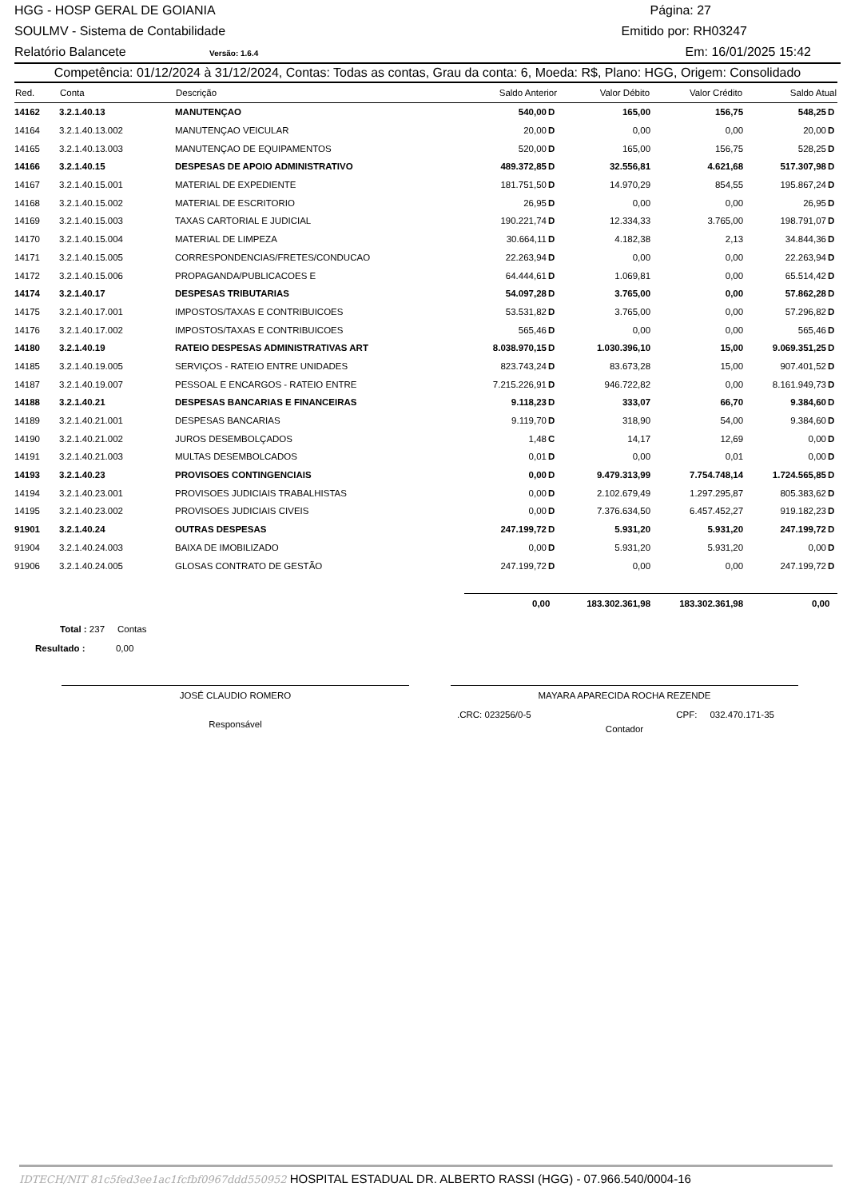HGG - HOSP GERAL DE GOIANIA Página: 27
SOULMV - Sistema de Contabilidade Emitido por: RH03247
Relatório Balancete Versão: 1.6.4 Em: 16/01/2025 15:42
Competência: 01/12/2024 à 31/12/2024, Contas: Todas as contas, Grau da conta: 6, Moeda: R$, Plano: HGG, Origem: Consolidado
| Red. | Conta | Descrição | Saldo Anterior | Valor Débito | Valor Crédito | Saldo Atual |
| --- | --- | --- | --- | --- | --- | --- |
| 14162 | 3.2.1.40.13 | MANUTENÇAO | 540,00 D | 165,00 | 156,75 | 548,25 D |
| 14164 | 3.2.1.40.13.002 | MANUTENÇAO VEICULAR | 20,00 D | 0,00 | 0,00 | 20,00 D |
| 14165 | 3.2.1.40.13.003 | MANUTENÇAO DE EQUIPAMENTOS | 520,00 D | 165,00 | 156,75 | 528,25 D |
| 14166 | 3.2.1.40.15 | DESPESAS DE APOIO ADMINISTRATIVO | 489.372,85 D | 32.556,81 | 4.621,68 | 517.307,98 D |
| 14167 | 3.2.1.40.15.001 | MATERIAL DE EXPEDIENTE | 181.751,50 D | 14.970,29 | 854,55 | 195.867,24 D |
| 14168 | 3.2.1.40.15.002 | MATERIAL DE ESCRITORIO | 26,95 D | 0,00 | 0,00 | 26,95 D |
| 14169 | 3.2.1.40.15.003 | TAXAS CARTORIAL E JUDICIAL | 190.221,74 D | 12.334,33 | 3.765,00 | 198.791,07 D |
| 14170 | 3.2.1.40.15.004 | MATERIAL DE LIMPEZA | 30.664,11 D | 4.182,38 | 2,13 | 34.844,36 D |
| 14171 | 3.2.1.40.15.005 | CORRESPONDENCIAS/FRETES/CONDUCAO | 22.263,94 D | 0,00 | 0,00 | 22.263,94 D |
| 14172 | 3.2.1.40.15.006 | PROPAGANDA/PUBLICACOES E | 64.444,61 D | 1.069,81 | 0,00 | 65.514,42 D |
| 14174 | 3.2.1.40.17 | DESPESAS TRIBUTARIAS | 54.097,28 D | 3.765,00 | 0,00 | 57.862,28 D |
| 14175 | 3.2.1.40.17.001 | IMPOSTOS/TAXAS E CONTRIBUICOES | 53.531,82 D | 3.765,00 | 0,00 | 57.296,82 D |
| 14176 | 3.2.1.40.17.002 | IMPOSTOS/TAXAS E CONTRIBUICOES | 565,46 D | 0,00 | 0,00 | 565,46 D |
| 14180 | 3.2.1.40.19 | RATEIO DESPESAS ADMINISTRATIVAS ART | 8.038.970,15 D | 1.030.396,10 | 15,00 | 9.069.351,25 D |
| 14185 | 3.2.1.40.19.005 | SERVIÇOS - RATEIO ENTRE UNIDADES | 823.743,24 D | 83.673,28 | 15,00 | 907.401,52 D |
| 14187 | 3.2.1.40.19.007 | PESSOAL E ENCARGOS - RATEIO ENTRE | 7.215.226,91 D | 946.722,82 | 0,00 | 8.161.949,73 D |
| 14188 | 3.2.1.40.21 | DESPESAS BANCARIAS E FINANCEIRAS | 9.118,23 D | 333,07 | 66,70 | 9.384,60 D |
| 14189 | 3.2.1.40.21.001 | DESPESAS BANCARIAS | 9.119,70 D | 318,90 | 54,00 | 9.384,60 D |
| 14190 | 3.2.1.40.21.002 | JUROS DESEMBOLÇADOS | 1,48 C | 14,17 | 12,69 | 0,00 D |
| 14191 | 3.2.1.40.21.003 | MULTAS DESEMBOLCADOS | 0,01 D | 0,00 | 0,01 | 0,00 D |
| 14193 | 3.2.1.40.23 | PROVISOES CONTINGENCIAIS | 0,00 D | 9.479.313,99 | 7.754.748,14 | 1.724.565,85 D |
| 14194 | 3.2.1.40.23.001 | PROVISOES JUDICIAIS TRABALHISTAS | 0,00 D | 2.102.679,49 | 1.297.295,87 | 805.383,62 D |
| 14195 | 3.2.1.40.23.002 | PROVISOES JUDICIAIS CIVEIS | 0,00 D | 7.376.634,50 | 6.457.452,27 | 919.182,23 D |
| 91901 | 3.2.1.40.24 | OUTRAS DESPESAS | 247.199,72 D | 5.931,20 | 5.931,20 | 247.199,72 D |
| 91904 | 3.2.1.40.24.003 | BAIXA DE IMOBILIZADO | 0,00 D | 5.931,20 | 5.931,20 | 0,00 D |
| 91906 | 3.2.1.40.24.005 | GLOSAS CONTRATO DE GESTÃO | 247.199,72 D | 0,00 | 0,00 | 247.199,72 D |
| | | | 0,00 | 183.302.361,98 | 183.302.361,98 | 0,00 |
Total : 237 Contas
Resultado : 0,00
JOSÉ CLAUDIO ROMERO
Responsável
MAYARA APARECIDA ROCHA REZENDE
.CRC: 023256/0-5 CPF: 032.470.171-35
Contador
IDTECH/NIT 81c5fed3ee1ac1fcfbf0967ddd550952 HOSPITAL ESTADUAL DR. ALBERTO RASSI (HGG) - 07.966.540/0004-16